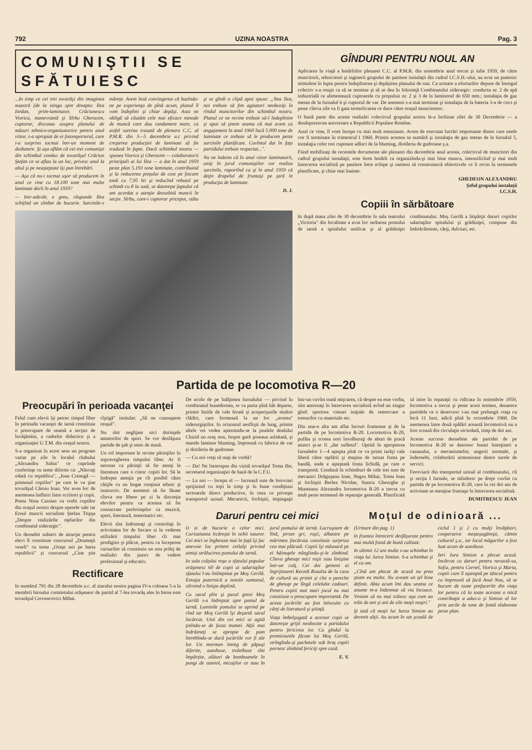792 UZINA NOASTRA Pag. 3
COMUNIŞTII SE SFĂTUIESC
...In timp ce cei trei tovarăşi din imaginea noastră (de la stinga spre dreapta: Ilea Iordan, prim-laminator, Crăciunescu Viorica, manevrantă şi Sîrbu Gherasim, cuptorar, discutau asupra planului de măsuri tehnico-organizatorice pentru anul viitor, s-a apropiat de ei fotoreporterul, care i-a surprins tocmai într-un moment de dezbatere. Şi aşa aflăm că cei trei comunişti din schimbul condus de tovarăşul Crăciun Ştefan ce se aflau la un loc, privesc unul la altul şi pe neaşteptate îşi pun întrebări.
— Aşa că nu-i tocmai uşor să producem în anul ce vine cu 18.100 tone mai multe laminate decît în anul 1959?
— Intr-adevăr, e greu, răspunde Ilea schiţînd un zîmbet de bucurie. Sarcinile-s mărețe. Avem însă convingerea că bazîndu-ne pe experienţa de pînă acum, planul îl vom îndeplini şi chiar depăşi. Asta ne obligă să căutăm cele mai eficace metode de muncă care dau randament mare, ca astfel sarcina trasată de plenara C.C. al P.M.R. din 3—5 decembrie a.c privind creşterea producţiei de laminate să fie tradusă în fapte. Dacă schimbul nostru — spunea Viorica şi Gherasim — colaboratorii principali ai lui Ilea — a dat în anul 1959 peste plan 5.193 tone laminate, contribuind şi la reducerea preţului de cost pe fiecare tonă cu 7,95 lei şi reducînd rebutul pe schimb cu 8 la sută, se datoreşte faptului că am acordat o atenţie deosebită muncii în secţie. Sîrbu, care-i cuptorar priceput, stătu şi se gîndi o clipă apoi spuse: „Nea Ilea, noi trebuie să fim agitatori neobosiţi în rîndul muncitorilor din schimbul nostru. Planul ce ne revine trebuie să-l îndeplinim şi apoi să ţinem seama că mai avem ca angajament în anul 1960 încă 5.000 tone de laminate ce trebuie să le producem peste sarcinile planificate. Cuvîntul dat în faţa partidului trebuie respectat...".
Nu ne îndoim că în anul viitor laminatorii, uniţi în jurul comuniştilor vor realiza sarcinile, raportînd ca şi în anul 1959 că deţin drapelul de fruntaşi pe ţară în producţia de laminate.
D. J.
GÎNDURI PENTRU NOUL AN
Aplicarea în viaţă a hotărîrilor plenarei C.C. al P.M.R. din noiembrie anul trecut şi iulie 1959, de către muncitorii, tehnicienii şi inginerii grupului de şantiere instalaţii din cadrul I.C.S.H.-ului, au avut un puternic stimulent în lupta pentru îndeplinirea şi depăşirea planului de stat. Ca urmare a eforturilor depuse de întregul colectiv s-a reuşit ca să se termine şi să se dea în folosinţă Combinatului siderurgic: conducta nr. 2 de apă industrială ce alimentează cuptoarele cu propulsie nr. 2 şi 3 de la laminorul de 650 mm.; instalaţia de gaz metan de la furnalul 6 şi cuptorul de var. De asemeni s-a mai terminat şi instalaţia de la bateria 3-a de cocs şi peste cîteva zile va fi gata termoficarea ce duce către oraşul muncitoresc.
O bună parte din aceste realizări colectivul grupului nostru le-a închinat zilei de 30 Decembrie — a douăsprezecea aniversare a Republicii Populare Romîne.
Anul ce vine, îl vom începe cu mai mult entuziasm. Avem de executat lucrări importante dintre care unele vor fi terminate în trimestrul I 1960. Printre acestea se numără şi instalaţia de gaz metan de la furnalul 5, instalaţia celor trei cuptoare adînci de la bluming, distileria de gudroane ş.a.
Fiind mobilizaţi de recentele documente ale plenarei din decembrie anul acesta, colectivul de muncitori din cadrul grupului instalaţii, este ferm hotărît ca organizîndu-şi mai bine munca, intensificînd şi mai mult întrecerea socialistă pe şantiere între echipe şi oameni să construiască obiectivele ce îi revin în termenele planificate, şi chiar mai înainte.
GHEDEON ALEXANDRU
Şeful grupului instalaţii
I.C.S.H.
Copiii în sărbătoare
In după masa zilei de 30 decembrie în sala teatrului „Victoria" din localitate a avut loc serbarea pomului de iarnă a spitalului unificat şi al grădiniţei combinatului. Moş Gerilă a împărţit daruri copiilor salariaţilor spitalului şi grădiniţei, compuse din îmbrăcăminte, cărţi, dulciuri, etc.
Partida de pe locomotiva R—20
Preocupări în perioada vacanţei
Felul cum elevii îşi petrec timpul liber în perioada vacanţei de iarnă constituie o preocupare de seamă a secţiei de învăţămînt, a cadrelor didactice şi a organizaţiei U.T.M. din oraşul nostru.
S-a organizat în acest sens un program variat pe zile în localul clubului „Alexandru Sahia" ce cuprinde conferinţe cu teme diferite ca: „Născuţi odată cu republica", „Ioan Creangă — prietenul copiilor" pe care le va ţine tovarăşul Căroiu Ioan. Vor avea loc de asemenea întîlniri între scriitori şi copii. Poeta Nina Cassian va vorbi copiilor din oraşul nostru despre operele sale iar Eroul muncii socialiste Ştefan Tripşa „Despre realizările oţelarilor din combinatul siderurgic".
Un deosebit subiect de atracţie pentru elevi îl constituie concursul „Drumeţii veseli" cu tema „Oraşe noi pe harta republicii" şi concursul „Cine ştie cîştigă" intitulat: „Să ne cunoaştem oraşul".
Nu sînt neglijate nici dorinţele amatorilor de sport. Se vor desfăşura partide de şah şi tenis de masă.
Un rol important le revine părinţilor în supravegherea timpului liber. Ar fi necesar ca părinţii să fie atenţi la literatura care o citesc copiii lor. Să le îndrepte atenţia pe cît posibil către cărţile cu un bogat conţinut tehnic şi instructiv. De asemeni să fie lăsate cîteva ore libere pe zi la discreţia elevilor pentru ca acestea să fie consacrate preferinţelor ca muzică, sport, literatură, matematici etc.
Elevii sînt îndrumaţi şi controlaţi în activitatea lor de fiecare zi în vederea utilizării timpului liber cît mai prodigios şi plăcut, pentru ca începerea cursurilor să constituie un nou prilej de realizări din punct de vedere profesional şi educativ.
Rectificare
In numărul 791 din 28 decembrie a.c. al ziarului nostru pagina IV-a coloana 5-a la membrii biroului comitetului orăşenesc de partid al 7-lea tovarăş ales în birou este tovarăşul Cervencovici Mihai.
De acolo de pe înălţimea furnalului — privind în combinatul hunedorean, te va purta pînă hăt departe, printre liniile de cale ferată şi acoperişurile multor clădiri, care formează la un loc „averea" siderurgiştilor. In orizontul nesfîrşit de lung, printre altele vei vedea aşternindu-se la poalele dealului Chizid un oraş nou, înspre gară şoseaua asfaltată, şi marele laminor bluming, împreună cu fabrica de var şi distileria de gudroane.
— Cu noi vreţi să staţi de vorbă?
— Da! Ne întrerupse din vizită tovarăşul Toma Ilie, secretarul organizaţiei de bază de la C.F.U.
— La noi — începu el — lucrează sute de feroviari sprijinind cu toţii la timp şi în bune condiţiuni sectoarele direct productive, în ceea ce priveşte transportul uzinal. Mecanicii, fochiştii, impiegaţii într-un cuvînt toată mişcarea, că despre ea este vorba, sînt antrenaţi în întrecerea socialistă avînd un singur gînd: sporirea vitezei iniţiale de remorcare a trenurilor cu materiale etc.
Din una-n alta am aflat lucruri frumoase şi de la partida de pe locomotiva R-20. Locomotiva R-20, pufăia şi scotea nori învolburaţi de aburi de pracă atunci şi-ar fi „dat sufletul". Oprită în apropierea furnalelor 1—4 aştepta pînă ce va primi iarăşi cale liberă către oţelării şi maşina de turnat fonta pe bandă, unde e aşteptată fonta lichidă, pe care o transportă. Condusă în schimburi de cele trei ture de mecanici Drăguşanu Ioan, Negru Mihai, Toma Ioan şi fochiştii Berlea Nicolae, Stancu Gheorghe şi Munteanu Alexandru locomotiva R-20 a trecut cu mult peste termenul de reparaţie generală. Planificată să intre în reparaţii cu ridicata în noiembrie 1959, locomotiva a trecut şi peste acest termen, deoarece partidele ce o deservesc i-au mai prelungit viaţa cu încă 11 luni, adică pînă în octombrie 1960. De asemenea între două spălări această locomotivă nu a fost scoasă din circulaţie niciodată, timp de doi ani.
Aceste succese deosebite ale partidei de pe locomotiva R-20 se datoresc bunei întreţineri a cazanului, a mecanismelor, ungerii normale, şi îndeosebi, colaborării armonioase dintre turele de servici.
Feroviarii din transportul uzinal al combinatului, cît şi secţia I furnale, se mîndresc pe drept cuvînt cu partida de pe locomotiva R-20, care în cei doi ani de activitate se menţine fruntaşe în întrecerea socialistă.
DUMITRESCU JEAN
Daruri pentru cei mici
O zi de bucurie a celor mici. Curiozitatea licăreşte în ochii tuturor. Cei mici se înghesuie mai în faţă îşi fac anevoie loc printre ceilalţi privind uimiţi strălucirea pomului de iarnă.
In sala colţului roşu a sfatului popular orăşenesc 60 de copii ai salariaţilor sfatului l-au întîmpinat pe Moş Gerilă. Emoţia puternică a notolit zumzetul, stîrnind o linişte deplină.
Cu sacul plin şi pasul greoi Moş Gerilă s-a îndreptat spre pomul de iarnă. Luminile pomului se aprind pe rînd iar Moş Gerilă îşi deşartă sacul încărcat. Unii din cei mici se agită ţinîndu-se de fusta mamei. Alţii mai îndrăzneţi se apropie de pom întrebîndu-se dacă jucăriile vor fi ale lor. Un morman întreg de păpuşi diferite, autobuse, troleibuse sînt împărţite, alături de bomboanele în pungi de staniol, micuţilor ce stau în jurul pomului de iarnă. Lucruşoare de lînă, jersee gri, roşii, albastre pe mărimea fiecăruia constituie surpriza cea mai plăcută. Copiii îşi măsoară pe ei hăinuţele mîngîindu-şi-le zîmbind. Cîteva ghetuţe mici roşii stau liniştite într-un colţ. Cei doi gemeni ai îngrijitoarei Kecedi Rozalia de la casa de cultură au primit şi cîte o pereche de ghetuţe pe lîngă celelalte cadouri. Pentru copiii mai mari jocul nu mai constituie o preocupare importantă. De aceea jucăriile au fost înlocuite cu cărţi de literatură şi ştiinţă.
Viaţa îmbelşugată a acestor copii se datoreşte grijii neobosite a partidului pentru fericirea lor. Cu gîndul la promisiunile făcute lui Moş Gerilă, strîngîndu-şi pachetele sub braţ copiii pornesc zîmbind fericiţi spre casă.
E. V.
Moţul de odinioară ...
(Urmare din pag. 1)
în fruntea întrecerii desfăşurate pentru mai multă fontă de bună calitate.
In ultimii 12 ani multe s-au schimbat în viaţa lui Jurca Simion. S-a schimbat şi el ca om.
„Cînd am plecat de acasă nu prea ştiam eu multe. Nu aveam un ţel bine definit. Abia acum îmi dau seama ce anume m-a îndemnat să viu încoace. Vroiam să nu mai trăiesc aşa cum au trăit de ani şi ani de zile moţii noştri."
Şi iată că moţii lui Jurca Simion au devenit alţii. Au acum în sat şcoală de ciclul 1 şi 2 cu mulţi învăţători, cooperative meşteşugăreşti, cămin cultural ş.a., iar locul măgarilor a fost luat acum de autobuse.
Ieri Jura Simion a plecat acasă. Incărcat cu daruri pentru nevastă-sa, Sofia, pentru Cornel, Viorica şi Maria, copiii care îl aşteaptă pe tăticul pentru ca împreună să facă Anul Nou, să se bucure de toate prefacerile din viaţa lor pentru că la toate acestea o mică contribuţie a adus-o şi Simion al lor prin zecile de tone de fontă elaborate peste plan.